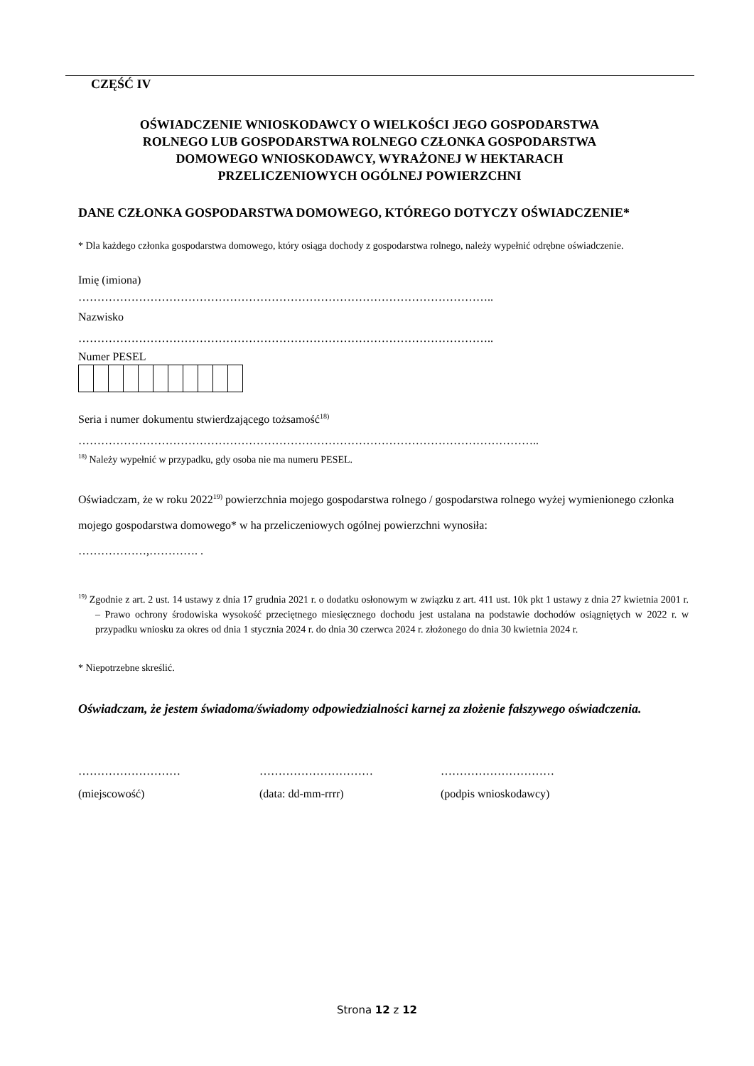CZĘŚĆ IV
OŚWIADCZENIE WNIOSKODAWCY O WIELKOŚCI JEGO GOSPODARSTWA
ROLNEGO LUB GOSPODARSTWA ROLNEGO CZŁONKA GOSPODARSTWA
DOMOWEGO WNIOSKODAWCY, WYRAŻONEJ W HEKTARACH
PRZELICZENIOWYCH OGÓLNEJ POWIERZCHNI
DANE CZŁONKA GOSPODARSTWA DOMOWEGO, KTÓREGO DOTYCZY OŚWIADCZENIE*
* Dla każdego członka gospodarstwa domowego, który osiąga dochody z gospodarstwa rolnego, należy wypełnić odrębne oświadczenie.
Imię (imiona)
………………………………………………………………………………………………..
Nazwisko
………………………………………………………………………………………………..
Numer PESEL
Seria i numer dokumentu stwierdzającego tożsamość<sup>18)</sup>
…………………………………………………………………………………………………………..
<sup>18)</sup> Należy wypełnić w przypadku, gdy osoba nie ma numeru PESEL.
Oświadczam, że w roku 2022<sup>19)</sup> powierzchnia mojego gospodarstwa rolnego / gospodarstwa rolnego wyżej wymienionego członka mojego gospodarstwa domowego* w ha przeliczeniowych ogólnej powierzchni wynosiła:
………………,…………. .
<sup>19)</sup> Zgodnie z art. 2 ust. 14 ustawy z dnia 17 grudnia 2021 r. o dodatku osłonowym w związku z art. 411 ust. 10k pkt 1 ustawy z dnia 27 kwietnia 2001 r. – Prawo ochrony środowiska wysokość przeciętnego miesięcznego dochodu jest ustalana na podstawie dochodów osiągniętych w 2022 r. w przypadku wniosku za okres od dnia 1 stycznia 2024 r. do dnia 30 czerwca 2024 r. złożonego do dnia 30 kwietnia 2024 r.
* Niepotrzebne skreślić.
Oświadczam, że jestem świadoma/świadomy odpowiedzialności karnej za złożenie fałszywego oświadczenia.
……………………… ………………………… …………………………
(miejscowość) (data: dd-mm-rrrr) (podpis wnioskodawcy)
Strona 12 z 12